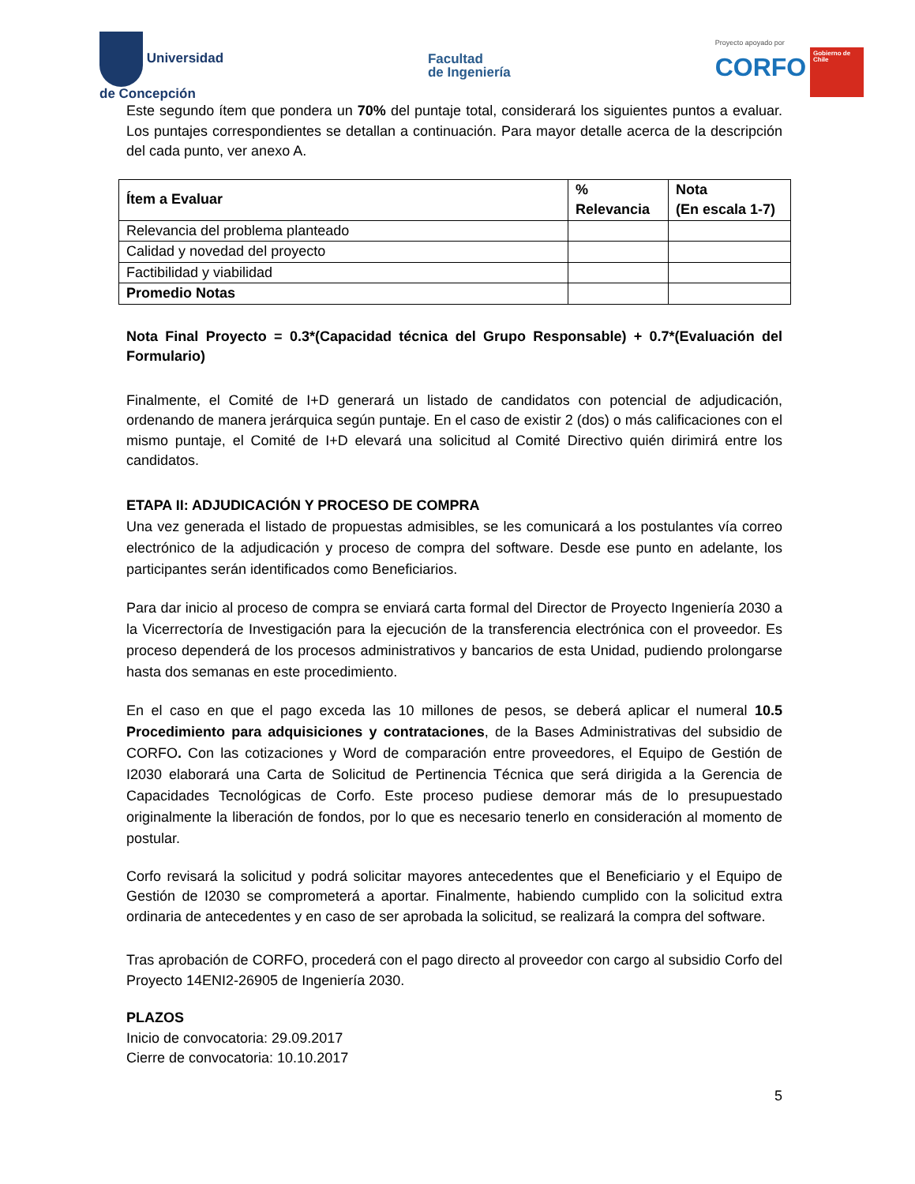Universidad
de Concepción
Facultad
de Ingeniería
Proyecto apoyado por
CORFO Gobierno de Chile
Este segundo ítem que pondera un 70% del puntaje total, considerará los siguientes puntos a evaluar. Los puntajes correspondientes se detallan a continuación. Para mayor detalle acerca de la descripción del cada punto, ver anexo A.
| Ítem a Evaluar | % Relevancia | Nota (En escala 1-7) |
| --- | --- | --- |
| Relevancia del problema planteado | | |
| Calidad y novedad del proyecto | | |
| Factibilidad y viabilidad | | |
| Promedio Notas | | |
Nota Final Proyecto = 0.3*(Capacidad técnica del Grupo Responsable) + 0.7*(Evaluación del Formulario)
Finalmente, el Comité de I+D generará un listado de candidatos con potencial de adjudicación, ordenando de manera jerárquica según puntaje. En el caso de existir 2 (dos) o más calificaciones con el mismo puntaje, el Comité de I+D elevará una solicitud al Comité Directivo quién dirimirá entre los candidatos.
ETAPA II: ADJUDICACIÓN Y PROCESO DE COMPRA
Una vez generada el listado de propuestas admisibles, se les comunicará a los postulantes vía correo electrónico de la adjudicación y proceso de compra del software. Desde ese punto en adelante, los participantes serán identificados como Beneficiarios.
Para dar inicio al proceso de compra se enviará carta formal del Director de Proyecto Ingeniería 2030 a la Vicerrectoría de Investigación para la ejecución de la transferencia electrónica con el proveedor. Es proceso dependerá de los procesos administrativos y bancarios de esta Unidad, pudiendo prolongarse hasta dos semanas en este procedimiento.
En el caso en que el pago exceda las 10 millones de pesos, se deberá aplicar el numeral 10.5 Procedimiento para adquisiciones y contrataciones, de la Bases Administrativas del subsidio de CORFO. Con las cotizaciones y Word de comparación entre proveedores, el Equipo de Gestión de I2030 elaborará una Carta de Solicitud de Pertinencia Técnica que será dirigida a la Gerencia de Capacidades Tecnológicas de Corfo. Este proceso pudiese demorar más de lo presupuestado originalmente la liberación de fondos, por lo que es necesario tenerlo en consideración al momento de postular.
Corfo revisará la solicitud y podrá solicitar mayores antecedentes que el Beneficiario y el Equipo de Gestión de I2030 se comprometerá a aportar. Finalmente, habiendo cumplido con la solicitud extra ordinaria de antecedentes y en caso de ser aprobada la solicitud, se realizará la compra del software.
Tras aprobación de CORFO, procederá con el pago directo al proveedor con cargo al subsidio Corfo del Proyecto 14ENI2-26905 de Ingeniería 2030.
PLAZOS
Inicio de convocatoria: 29.09.2017
Cierre de convocatoria: 10.10.2017
5